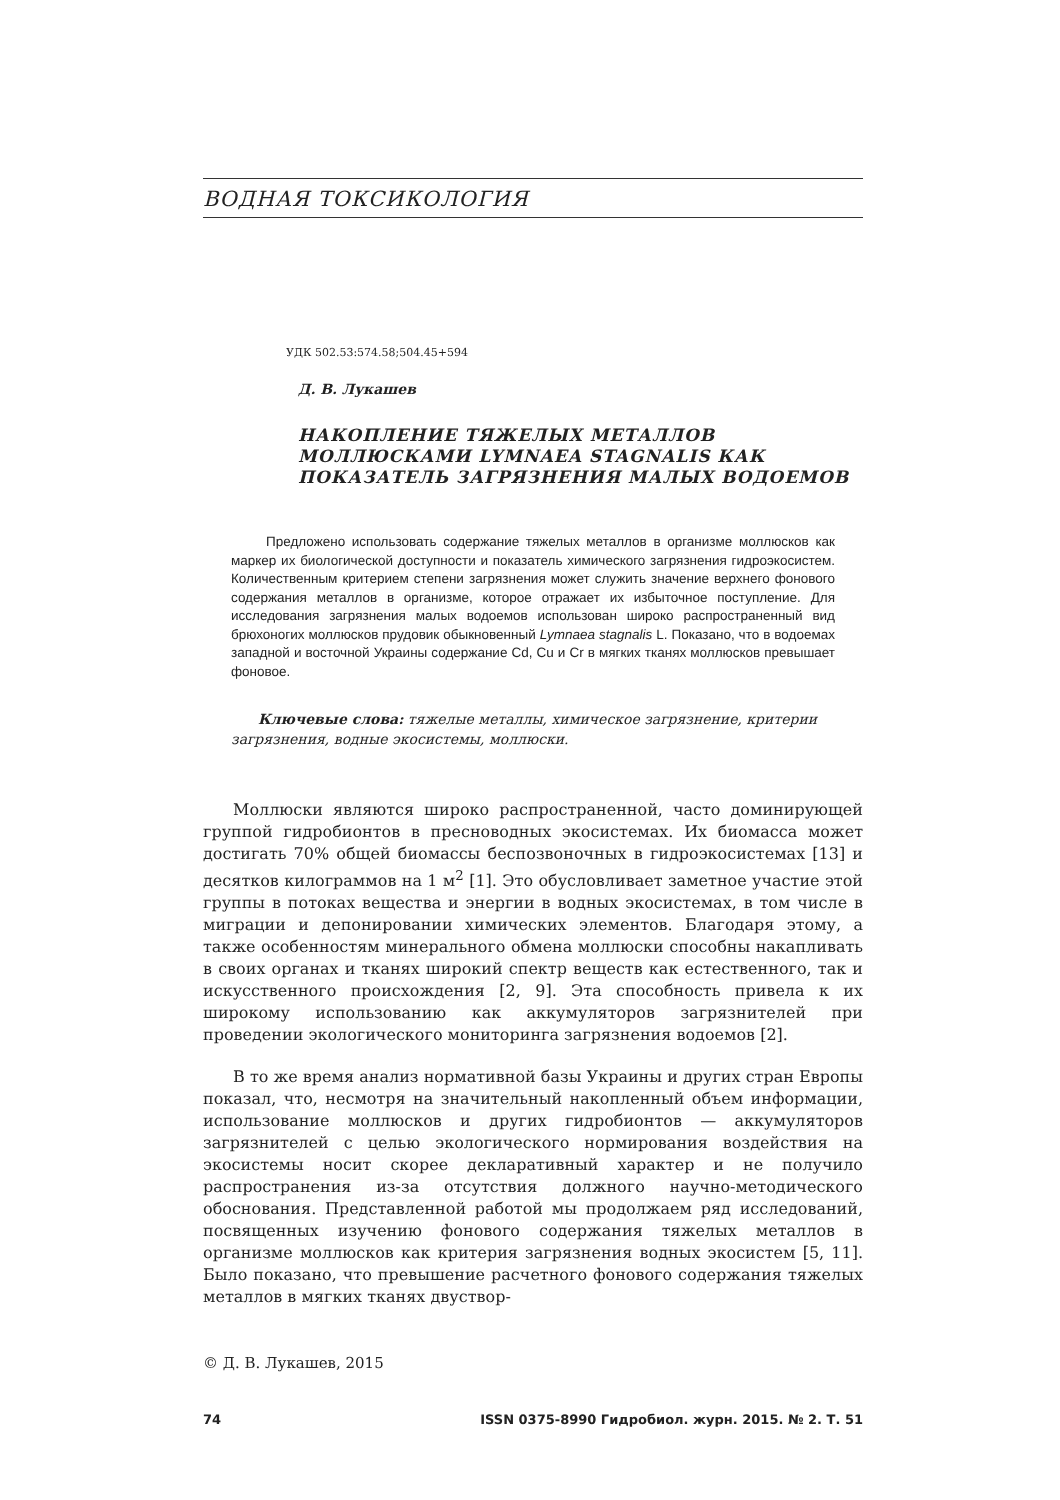ВОДНАЯ ТОКСИКОЛОГИЯ
УДК 502.53:574.58;504.45+594
Д. В. Лукашев
НАКОПЛЕНИЕ ТЯЖЕЛЫХ МЕТАЛЛОВ
МОЛЛЮСКАМИ LYMNAEA STAGNALIS КАК
ПОКАЗАТЕЛЬ ЗАГРЯЗНЕНИЯ МАЛЫХ ВОДОЕМОВ
Предложено использовать содержание тяжелых металлов в организме моллюсков как маркер их биологической доступности и показатель химического загрязнения гидроэкосистем. Количественным критерием степени загрязнения может служить значение верхнего фонового содержания металлов в организме, которое отражает их избыточное поступление. Для исследования загрязнения малых водоемов использован широко распространенный вид брюхоногих моллюсков прудовик обыкновенный Lymnaea stagnalis L. Показано, что в водоемах западной и восточной Украины содержание Cd, Cu и Cr в мягких тканях моллюсков превышает фоновое.
Ключевые слова: тяжелые металлы, химическое загрязнение, критерии загрязнения, водные экосистемы, моллюски.
Моллюски являются широко распространенной, часто доминирующей группой гидробионтов в пресноводных экосистемах. Их биомасса может достигать 70% общей биомассы беспозвоночных в гидроэкосистемах [13] и десятков килограммов на 1 м<sup>2</sup> [1]. Это обусловливает заметное участие этой группы в потоках вещества и энергии в водных экосистемах, в том числе в миграции и депонировании химических элементов. Благодаря этому, а также особенностям минерального обмена моллюски способны накапливать в своих органах и тканях широкий спектр веществ как естественного, так и искусственного происхождения [2, 9]. Эта способность привела к их широкому использованию как аккумуляторов загрязнителей при проведении экологического мониторинга загрязнения водоемов [2].
В то же время анализ нормативной базы Украины и других стран Европы показал, что, несмотря на значительный накопленный объем информации, использование моллюсков и других гидробионтов — аккумуляторов загрязнителей с целью экологического нормирования воздействия на экосистемы носит скорее декларативный характер и не получило распространения из-за отсутствия должного научно-методического обоснования. Представленной работой мы продолжаем ряд исследований, посвященных изучению фонового содержания тяжелых металлов в организме моллюсков как критерия загрязнения водных экосистем [5, 11]. Было показано, что превышение расчетного фонового содержания тяжелых металлов в мягких тканях двуствор-
© Д. В. Лукашев, 2015
74 ISSN 0375-8990 Гидробиол. журн. 2015. № 2. Т. 51